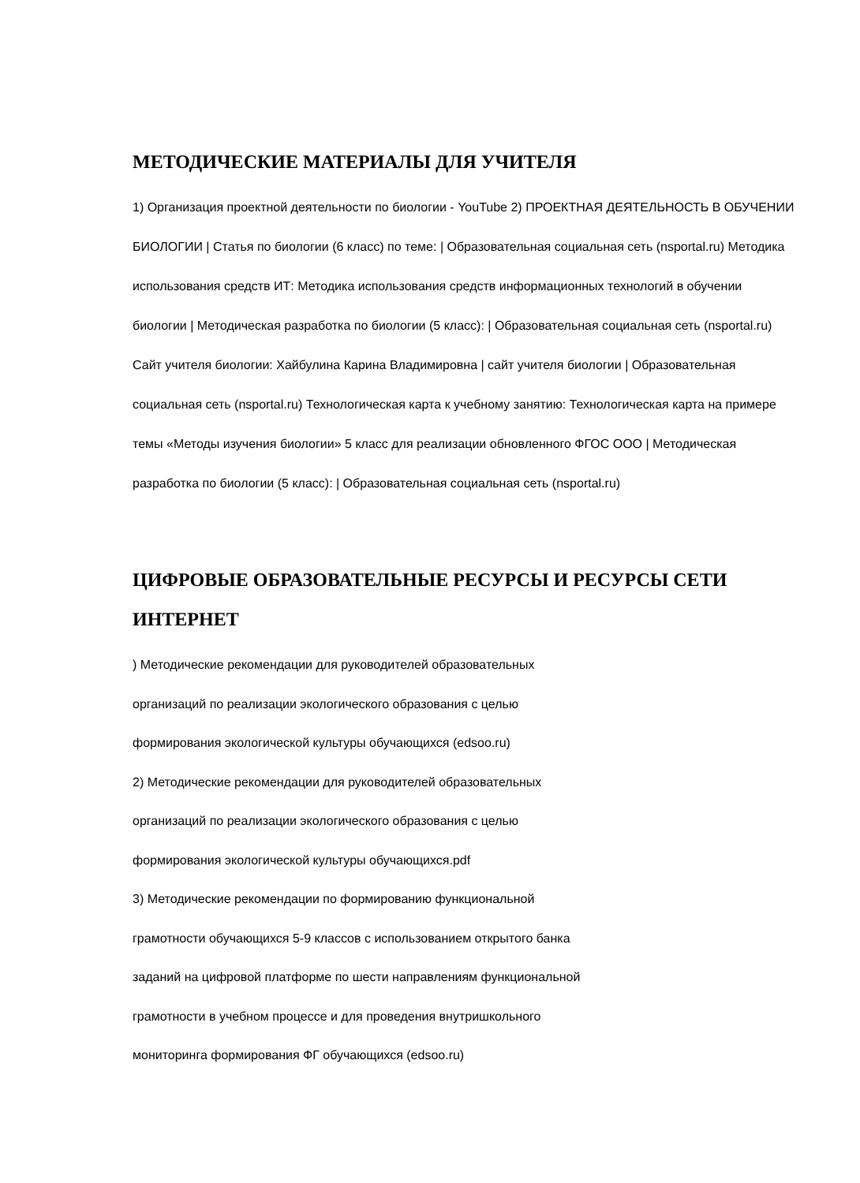МЕТОДИЧЕСКИЕ МАТЕРИАЛЫ ДЛЯ УЧИТЕЛЯ
1) Организация проектной деятельности по биологии - YouTube 2) ПРОЕКТНАЯ ДЕЯТЕЛЬНОСТЬ В ОБУЧЕНИИ БИОЛОГИИ | Статья по биологии (6 класс) по теме: | Образовательная социальная сеть (nsportal.ru) Методика использования средств ИТ: Методика использования средств информационных технологий в обучении биологии | Методическая разработка по биологии (5 класс): | Образовательная социальная сеть (nsportal.ru) Сайт учителя биологии: Хайбулина Карина Владимировна | сайт учителя биологии | Образовательная социальная сеть (nsportal.ru) Технологическая карта к учебному занятию: Технологическая карта на примере темы «Методы изучения биологии» 5 класс для реализации обновленного ФГОС ООО | Методическая разработка по биологии (5 класс): | Образовательная социальная сеть (nsportal.ru)
ЦИФРОВЫЕ ОБРАЗОВАТЕЛЬНЫЕ РЕСУРСЫ И РЕСУРСЫ СЕТИ ИНТЕРНЕТ
) Методические рекомендации для руководителей образовательных
организаций по реализации экологического образования с целью
формирования экологической культуры обучающихся (edsoo.ru)
2) Методические рекомендации для руководителей образовательных
организаций по реализации экологического образования с целью
формирования экологической культуры обучающихся.pdf
3) Методические рекомендации по формированию функциональной
грамотности обучающихся 5-9 классов с использованием открытого банка
заданий на цифровой платформе по шести направлениям функциональной
грамотности в учебном процессе и для проведения внутришкольного
мониторинга формирования ФГ обучающихся (edsoo.ru)